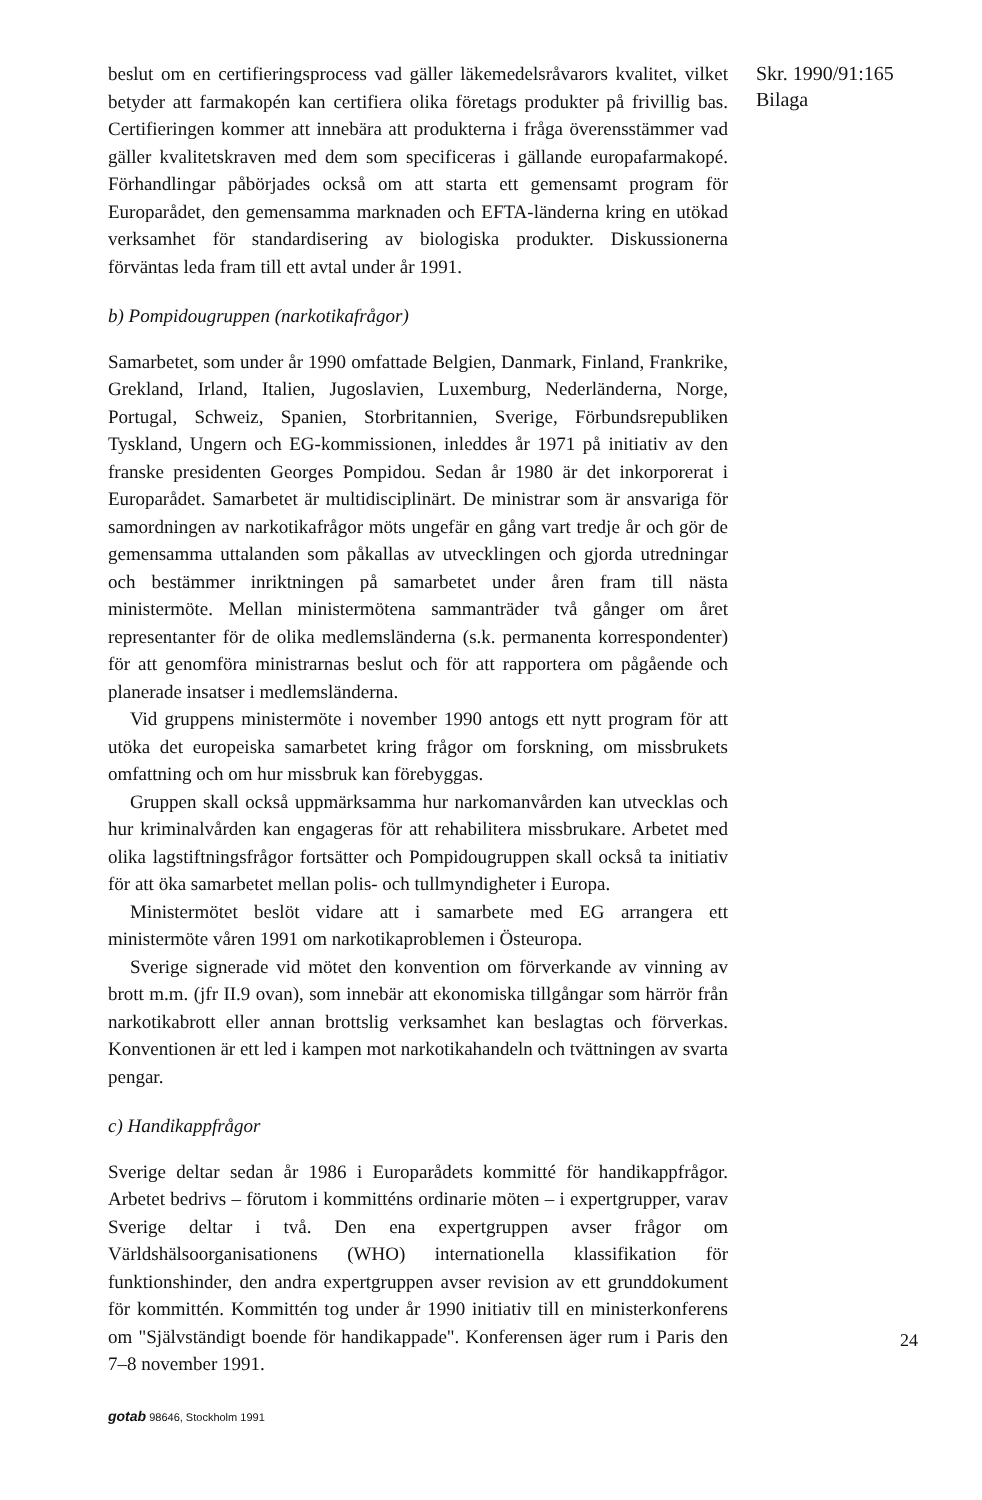beslut om en certifieringsprocess vad gäller läkemedelsråvarors kvalitet, vilket betyder att farmakopén kan certifiera olika företags produkter på frivillig bas. Certifieringen kommer att innebära att produkterna i fråga överensstämmer vad gäller kvalitetskraven med dem som specificeras i gällande europafarmakopé. Förhandlingar påbörjades också om att starta ett gemensamt program för Europarådet, den gemensamma marknaden och EFTA-länderna kring en utökad verksamhet för standardisering av biologiska produkter. Diskussionerna förväntas leda fram till ett avtal under år 1991.
b) Pompidougruppen (narkotikafrågor)
Samarbetet, som under år 1990 omfattade Belgien, Danmark, Finland, Frankrike, Grekland, Irland, Italien, Jugoslavien, Luxemburg, Nederländerna, Norge, Portugal, Schweiz, Spanien, Storbritannien, Sverige, Förbundsrepubliken Tyskland, Ungern och EG-kommissionen, inleddes år 1971 på initiativ av den franske presidenten Georges Pompidou. Sedan år 1980 är det inkorporerat i Europarådet. Samarbetet är multidisciplinärt. De ministrar som är ansvariga för samordningen av narkotikafrågor möts ungefär en gång vart tredje år och gör de gemensamma uttalanden som påkallas av utvecklingen och gjorda utredningar och bestämmer inriktningen på samarbetet under åren fram till nästa ministermöte. Mellan ministermötena sammanträder två gånger om året representanter för de olika medlemsländerna (s.k. permanenta korrespondenter) för att genomföra ministrarnas beslut och för att rapportera om pågående och planerade insatser i medlemsländerna.
Vid gruppens ministermöte i november 1990 antogs ett nytt program för att utöka det europeiska samarbetet kring frågor om forskning, om missbrukets omfattning och om hur missbruk kan förebyggas.
Gruppen skall också uppmärksamma hur narkomanvården kan utvecklas och hur kriminalvården kan engageras för att rehabilitera missbrukare. Arbetet med olika lagstiftningsfrågor fortsätter och Pompidougruppen skall också ta initiativ för att öka samarbetet mellan polis- och tullmyndigheter i Europa.
Ministermötet beslöt vidare att i samarbete med EG arrangera ett ministermöte våren 1991 om narkotikaproblemen i Östeuropa.
Sverige signerade vid mötet den konvention om förverkande av vinning av brott m.m. (jfr II.9 ovan), som innebär att ekonomiska tillgångar som härrör från narkotikabrott eller annan brottslig verksamhet kan beslagtas och förverkas. Konventionen är ett led i kampen mot narkotikahandeln och tvättningen av svarta pengar.
c) Handikappfrågor
Sverige deltar sedan år 1986 i Europarådets kommitté för handikappfrågor. Arbetet bedrivs – förutom i kommitténs ordinarie möten – i expertgrupper, varav Sverige deltar i två. Den ena expertgruppen avser frågor om Världshälsoorganisationens (WHO) internationella klassifikation för funktionshinder, den andra expertgruppen avser revision av ett grunddokument för kommittén. Kommittén tog under år 1990 initiativ till en ministerkonferens om "Självständigt boende för handikappade". Konferensen äger rum i Paris den 7–8 november 1991.
Skr. 1990/91:165
Bilaga
24
gotab 98646, Stockholm 1991